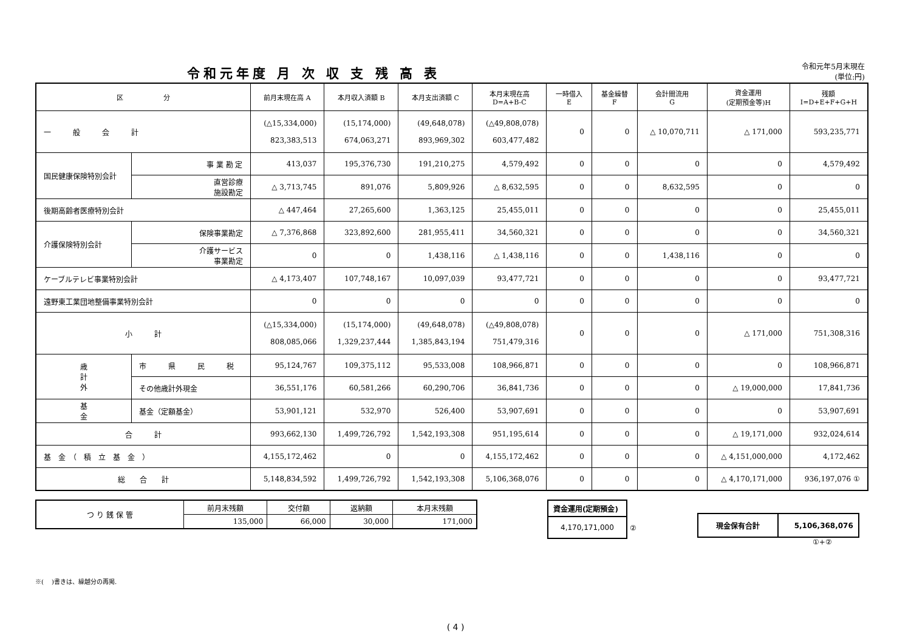令和元年度 月 次 収 支 残 高 表
令和元年5月末現在
(単位:円)
| 区 分 | | | 前月末現在高 A | 本月収入済額 B | 本月支出済額 C | 本月末現在高 D=A+B-C | 一時借入 E | 基金繰替 F | 会計間流用 G | 資金運用 (定期預金等)H | 残額 I=D+E+F+G+H |
| --- | --- | --- | --- | --- | --- | --- | --- | --- | --- | --- | --- |
| 一 般 会 計 | | | (△15,334,000) 823,383,513 | (15,174,000) 674,063,271 | (49,648,078) 893,969,302 | (△49,808,078) 603,477,482 | 0 | 0 | △ 10,070,711 | △ 171,000 | 593,235,771 |
| 国民健康保険特別会計 | | 事 業 勘 定 | 413,037 | 195,376,730 | 191,210,275 | 4,579,492 | 0 | 0 | 0 | 0 | 4,579,492 |
| | | 直営診療 施設勘定 | △ 3,713,745 | 891,076 | 5,809,926 | △ 8,632,595 | 0 | 0 | 8,632,595 | 0 | 0 |
| 後期高齢者医療特別会計 | | | △ 447,464 | 27,265,600 | 1,363,125 | 25,455,011 | 0 | 0 | 0 | 0 | 25,455,011 |
| 介護保険特別会計 | | 保険事業勘定 | △ 7,376,868 | 323,892,600 | 281,955,411 | 34,560,321 | 0 | 0 | 0 | 0 | 34,560,321 |
| | | 介護サービス 事業勘定 | 0 | 0 | 1,438,116 | △ 1,438,116 | 0 | 0 | 1,438,116 | 0 | 0 |
| ケーブルテレビ事業特別会計 | | | △ 4,173,407 | 107,748,167 | 10,097,039 | 93,477,721 | 0 | 0 | 0 | 0 | 93,477,721 |
| 遠野東工業団地整備事業特別会計 | | | 0 | 0 | 0 | 0 | 0 | 0 | 0 | 0 | 0 |
| 小 計 | | | (△15,334,000) 808,085,066 | (15,174,000) 1,329,237,444 | (49,648,078) 1,385,843,194 | (△49,808,078) 751,479,316 | 0 | 0 | 0 | △ 171,000 | 751,308,316 |
| 歳 計 外 | 市 県 民 税 | | 95,124,767 | 109,375,112 | 95,533,008 | 108,966,871 | 0 | 0 | 0 | 0 | 108,966,871 |
| | その他歳計外現金 | | 36,551,176 | 60,581,266 | 60,290,706 | 36,841,736 | 0 | 0 | 0 | △ 19,000,000 | 17,841,736 |
| 基 金 | 基金（定額基金） | | 53,901,121 | 532,970 | 526,400 | 53,907,691 | 0 | 0 | 0 | 0 | 53,907,691 |
| 合 計 | | | 993,662,130 | 1,499,726,792 | 1,542,193,308 | 951,195,614 | 0 | 0 | 0 | △ 19,171,000 | 932,024,614 |
| 基 金 （ 積 立 基 金 ） | | | 4,155,172,462 | 0 | 0 | 4,155,172,462 | 0 | 0 | 0 | △ 4,151,000,000 | 4,172,462 |
| 総 合 計 | | | 5,148,834,592 | 1,499,726,792 | 1,542,193,308 | 5,106,368,076 | 0 | 0 | 0 | △ 4,170,171,000 | 936,197,076 ① |
| つ り 銭 保 管 | 前月末残額 | 交付額 | 返納額 | 本月末残額 |
| | 135,000 | 66,000 | 30,000 | 171,000 |
| 資金運用(定期預金) |
| 4,170,171,000 |
②
| 現金保有合計 | 5,106,368,076 |
①+②
※(　 )書きは、繰越分の再掲.
( 4 )